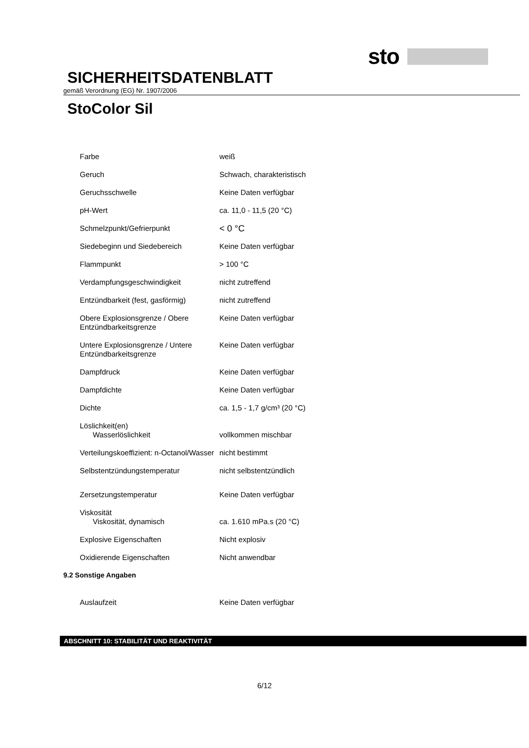sto
SICHERHEITSDATENBLATT
gemäß Verordnung (EG) Nr. 1907/2006
StoColor Sil
| Farbe | weiß |
| Geruch | Schwach, charakteristisch |
| Geruchsschwelle | Keine Daten verfügbar |
| pH-Wert | ca. 11,0 - 11,5 (20 °C) |
| Schmelzpunkt/Gefrierpunkt | < 0 °C |
| Siedebeginn und Siedebereich | Keine Daten verfügbar |
| Flammpunkt | > 100 °C |
| Verdampfungsgeschwindigkeit | nicht zutreffend |
| Entzündbarkeit (fest, gasförmig) | nicht zutreffend |
| Obere Explosionsgrenze / Obere Entzündbarkeitsgrenze | Keine Daten verfügbar |
| Untere Explosionsgrenze / Untere Entzündbarkeitsgrenze | Keine Daten verfügbar |
| Dampfdruck | Keine Daten verfügbar |
| Dampfdichte | Keine Daten verfügbar |
| Dichte | ca. 1,5 - 1,7 g/cm³ (20 °C) |
| Löslichkeit(en) Wasserlöslichkeit | vollkommen mischbar |
| Verteilungskoeffizient: n-Octanol/Wasser | nicht bestimmt |
| Selbstentzündungstemperatur | nicht selbstentzündlich |
| Zersetzungstemperatur | Keine Daten verfügbar |
| Viskosität Viskosität, dynamisch | ca. 1.610 mPa.s (20 °C) |
| Explosive Eigenschaften | Nicht explosiv |
| Oxidierende Eigenschaften | Nicht anwendbar |
9.2 Sonstige Angaben
| Auslaufzeit | Keine Daten verfügbar |
ABSCHNITT 10: STABILITÄT UND REAKTIVITÄT
6/12